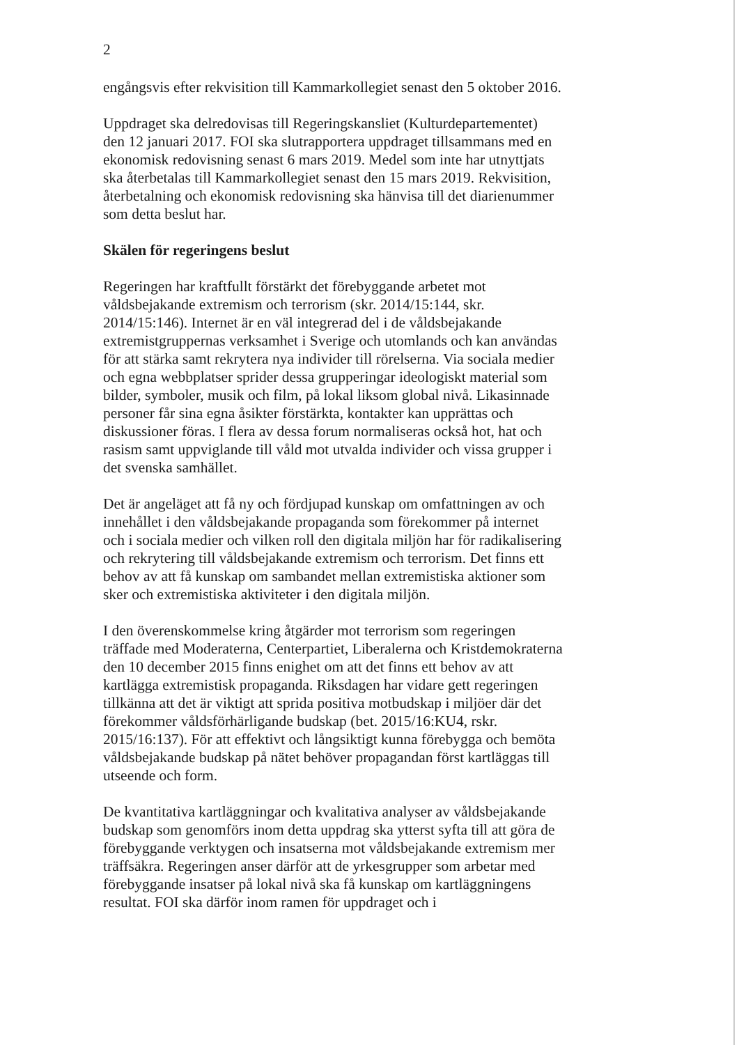2
engångsvis efter rekvisition till Kammarkollegiet senast den 5 oktober 2016.
Uppdraget ska delredovisas till Regeringskansliet (Kulturdepartementet) den 12 januari 2017. FOI ska slutrapportera uppdraget tillsammans med en ekonomisk redovisning senast 6 mars 2019. Medel som inte har utnyttjats ska återbetalas till Kammarkollegiet senast den 15 mars 2019. Rekvisition, återbetalning och ekonomisk redovisning ska hänvisa till det diarienummer som detta beslut har.
Skälen för regeringens beslut
Regeringen har kraftfullt förstärkt det förebyggande arbetet mot våldsbejakande extremism och terrorism (skr. 2014/15:144, skr. 2014/15:146). Internet är en väl integrerad del i de våldsbejakande extremistgruppernas verksamhet i Sverige och utomlands och kan användas för att stärka samt rekrytera nya individer till rörelserna. Via sociala medier och egna webbplatser sprider dessa grupperingar ideologiskt material som bilder, symboler, musik och film, på lokal liksom global nivå. Likasinnade personer får sina egna åsikter förstärkta, kontakter kan upprättas och diskussioner föras. I flera av dessa forum normaliseras också hot, hat och rasism samt uppviglande till våld mot utvalda individer och vissa grupper i det svenska samhället.
Det är angeläget att få ny och fördjupad kunskap om omfattningen av och innehållet i den våldsbejakande propaganda som förekommer på internet och i sociala medier och vilken roll den digitala miljön har för radikalisering och rekrytering till våldsbejakande extremism och terrorism. Det finns ett behov av att få kunskap om sambandet mellan extremistiska aktioner som sker och extremistiska aktiviteter i den digitala miljön.
I den överenskommelse kring åtgärder mot terrorism som regeringen träffade med Moderaterna, Centerpartiet, Liberalerna och Kristdemokraterna den 10 december 2015 finns enighet om att det finns ett behov av att kartlägga extremistisk propaganda. Riksdagen har vidare gett regeringen tillkänna att det är viktigt att sprida positiva motbudskap i miljöer där det förekommer våldsförhärligande budskap (bet. 2015/16:KU4, rskr. 2015/16:137). För att effektivt och långsiktigt kunna förebygga och bemöta våldsbejakande budskap på nätet behöver propagandan först kartläggas till utseende och form.
De kvantitativa kartläggningar och kvalitativa analyser av våldsbejakande budskap som genomförs inom detta uppdrag ska ytterst syfta till att göra de förebyggande verktygen och insatserna mot våldsbejakande extremism mer träffsäkra. Regeringen anser därför att de yrkesgrupper som arbetar med förebyggande insatser på lokal nivå ska få kunskap om kartläggningens resultat. FOI ska därför inom ramen för uppdraget och i